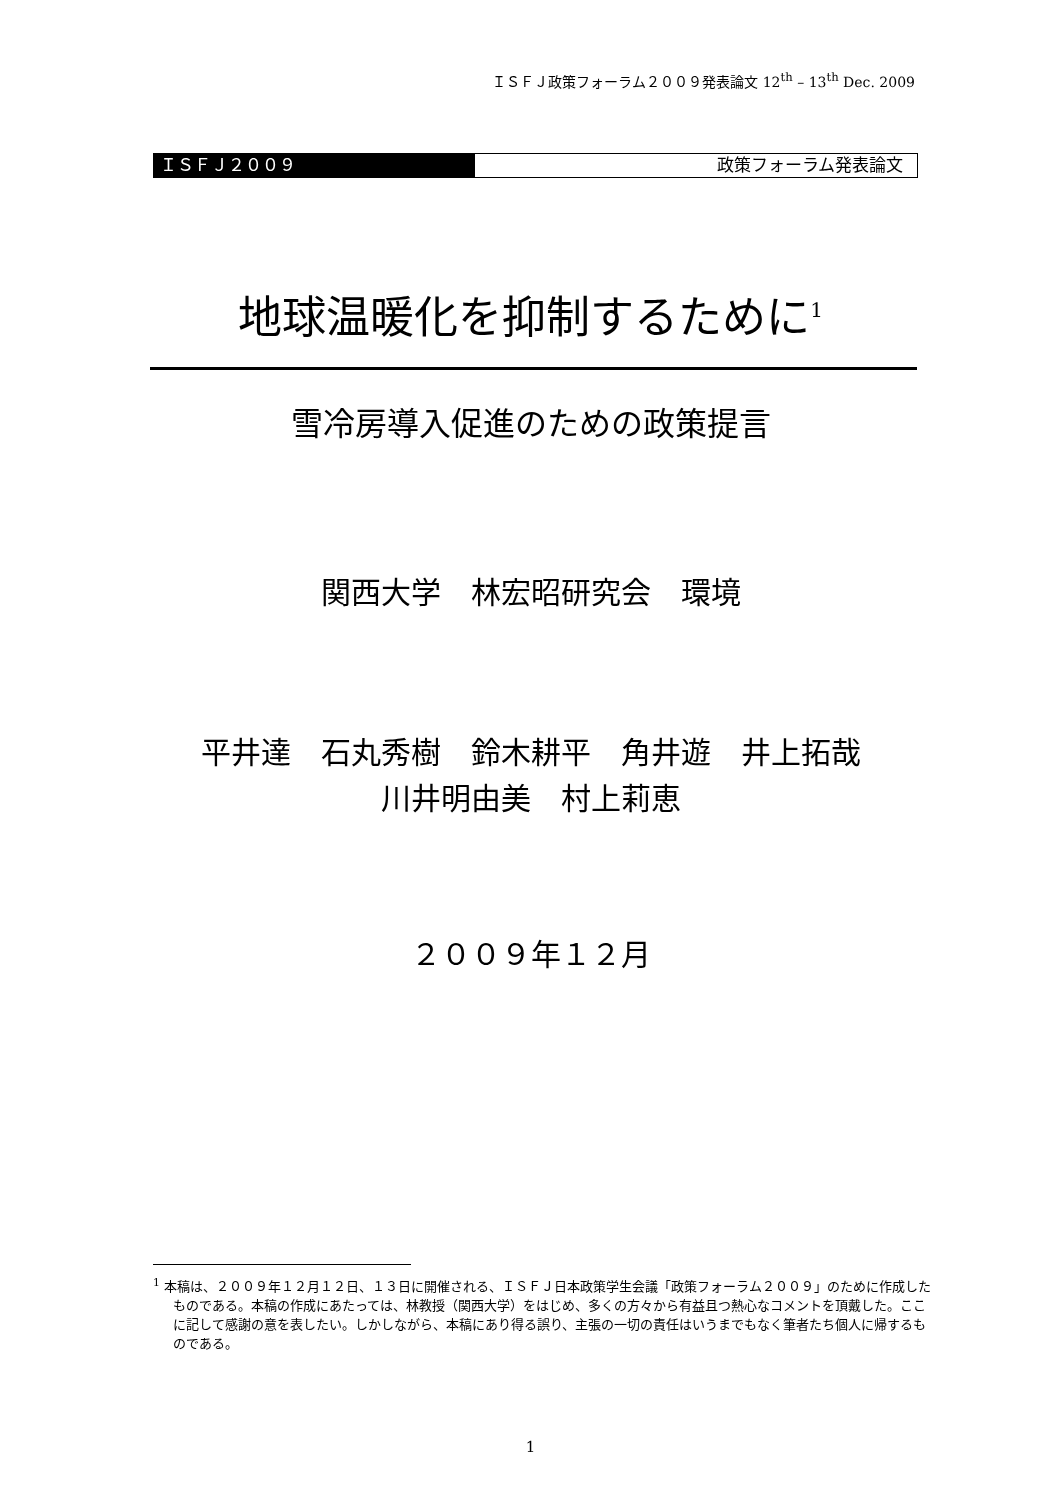ＩＳＦＪ政策フォーラム２００９発表論文 12<sup>th</sup> – 13<sup>th</sup> Dec. 2009
ＩＳＦＪ２００９ 政策フォーラム発表論文
地球温暖化を抑制するために<sup>1</sup>
雪冷房導入促進のための政策提言
関西大学　林宏昭研究会　環境
平井達　石丸秀樹　鈴木耕平　角井遊　井上拓哉
川井明由美　村上莉恵
２００９年１２月
<sup>1</sup> 本稿は、２００９年１２月１２日、１３日に開催される、ＩＳＦＪ日本政策学生会議「政策フォーラム２００９」のために作成したものである。本稿の作成にあたっては、林教授（関西大学）をはじめ、多くの方々から有益且つ熱心なコメントを頂戴した。ここに記して感謝の意を表したい。しかしながら、本稿にあり得る誤り、主張の一切の責任はいうまでもなく筆者たち個人に帰するものである。
1